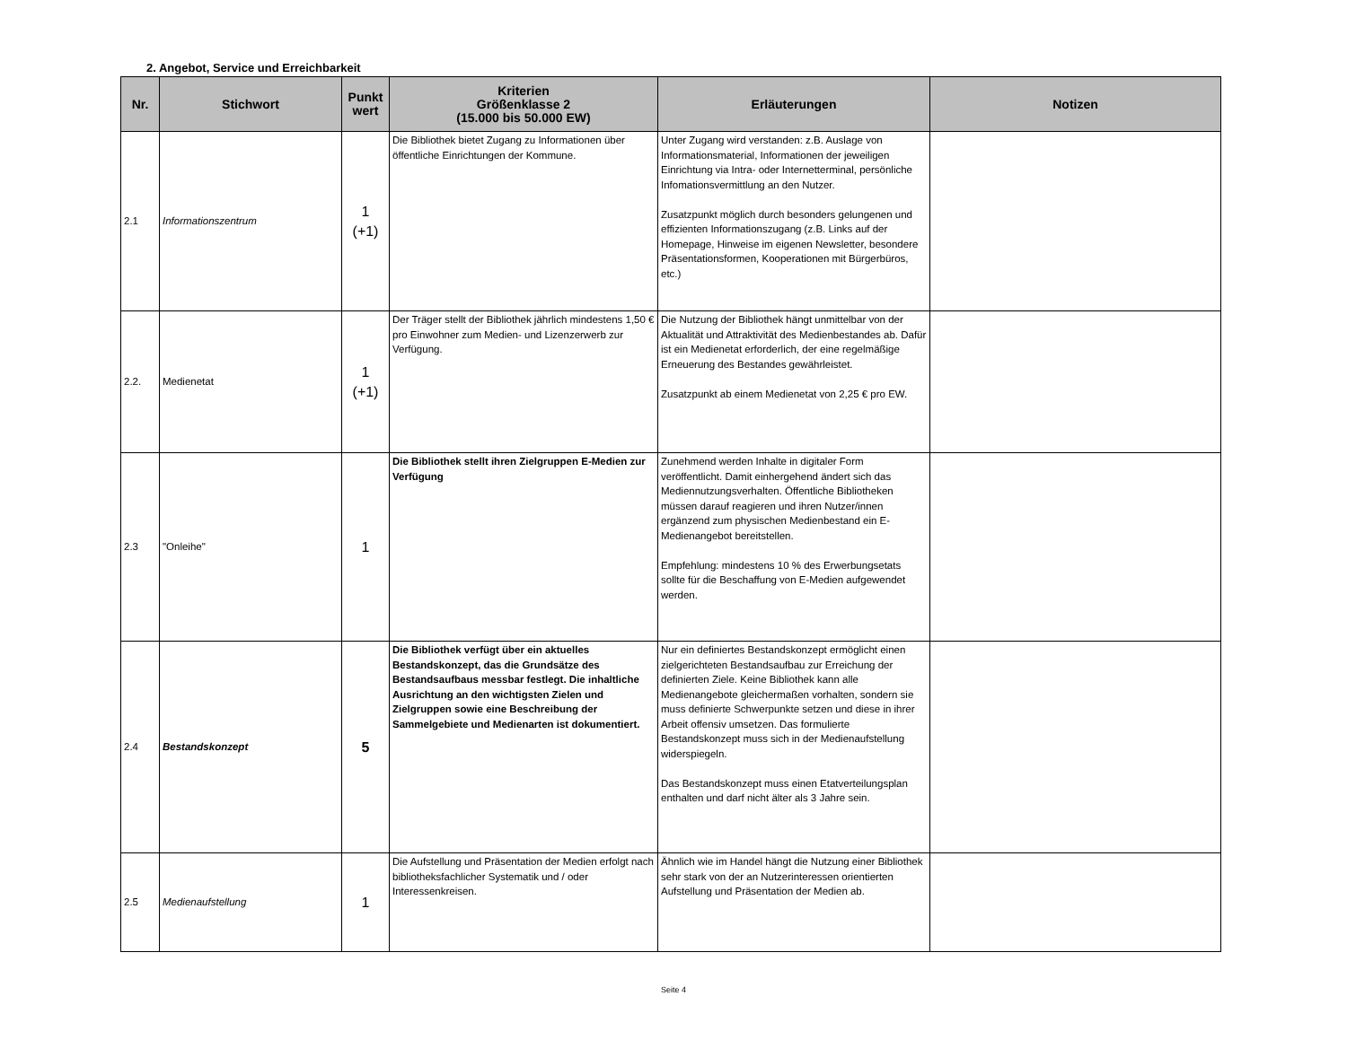2. Angebot, Service und Erreichbarkeit
| Nr. | Stichwort | Punkt wert | Kriterien Größenklasse 2 (15.000 bis 50.000 EW) | Erläuterungen | Notizen |
| --- | --- | --- | --- | --- | --- |
| 2.1 | Informationszentrum | 1 (+1) | Die Bibliothek bietet Zugang zu Informationen über öffentliche Einrichtungen der Kommune. | Unter Zugang wird verstanden: z.B. Auslage von Informationsmaterial, Informationen der jeweiligen Einrichtung via Intra- oder Internetterminal, persönliche Infomationsvermittlung an den Nutzer. Zusatzpunkt möglich durch besonders gelungenen und effizienten Informationszugang (z.B. Links auf der Homepage, Hinweise im eigenen Newsletter, besondere Präsentationsformen, Kooperationen mit Bürgerbüros, etc.) | |
| 2.2. | Medienetat | 1 (+1) | Der Träger stellt der Bibliothek jährlich mindestens 1,50 € pro Einwohner zum Medien- und Lizenzerwerb zur Verfügung. | Die Nutzung der Bibliothek hängt unmittelbar von der Aktualität und Attraktivität des Medienbestandes ab. Dafür ist ein Medienetat erforderlich, der eine regelmäßige Erneuerung des Bestandes gewährleistet. Zusatzpunkt ab einem Medienetat von 2,25 € pro EW. | |
| 2.3 | "Onleihe" | 1 | Die Bibliothek stellt ihren Zielgruppen E-Medien zur Verfügung | Zunehmend werden Inhalte in digitaler Form veröffentlicht. Damit einhergehend ändert sich das Mediennutzungsverhalten. Öffentliche Bibliotheken müssen darauf reagieren und ihren Nutzer/innen ergänzend zum physischen Medienbestand ein E-Medienangebot bereitstellen. Empfehlung: mindestens 10 % des Erwerbungsetats sollte für die Beschaffung von E-Medien aufgewendet werden. | |
| 2.4 | Bestandskonzept | 5 | Die Bibliothek verfügt über ein aktuelles Bestandskonzept, das die Grundsätze des Bestandsaufbaus messbar festlegt. Die inhaltliche Ausrichtung an den wichtigsten Zielen und Zielgruppen sowie eine Beschreibung der Sammelgebiete und Medienarten ist dokumentiert. | Nur ein definiertes Bestandskonzept ermöglicht einen zielgerichteten Bestandsaufbau zur Erreichung der definierten Ziele. Keine Bibliothek kann alle Medienangebote gleichermaßen vorhalten, sondern sie muss definierte Schwerpunkte setzen und diese in ihrer Arbeit offensiv umsetzen. Das formulierte Bestandskonzept muss sich in der Medienaufstellung widerspiegeln. Das Bestandskonzept muss einen Etatverteilungsplan enthalten und darf nicht älter als 3 Jahre sein. | |
| 2.5 | Medienaufstellung | 1 | Die Aufstellung und Präsentation der Medien erfolgt nach bibliotheksfachlicher Systematik und / oder Interessenkreisen. | Ähnlich wie im Handel hängt die Nutzung einer Bibliothek sehr stark von der an Nutzerinteressen orientierten Aufstellung und Präsentation der Medien ab. | |
Seite 4